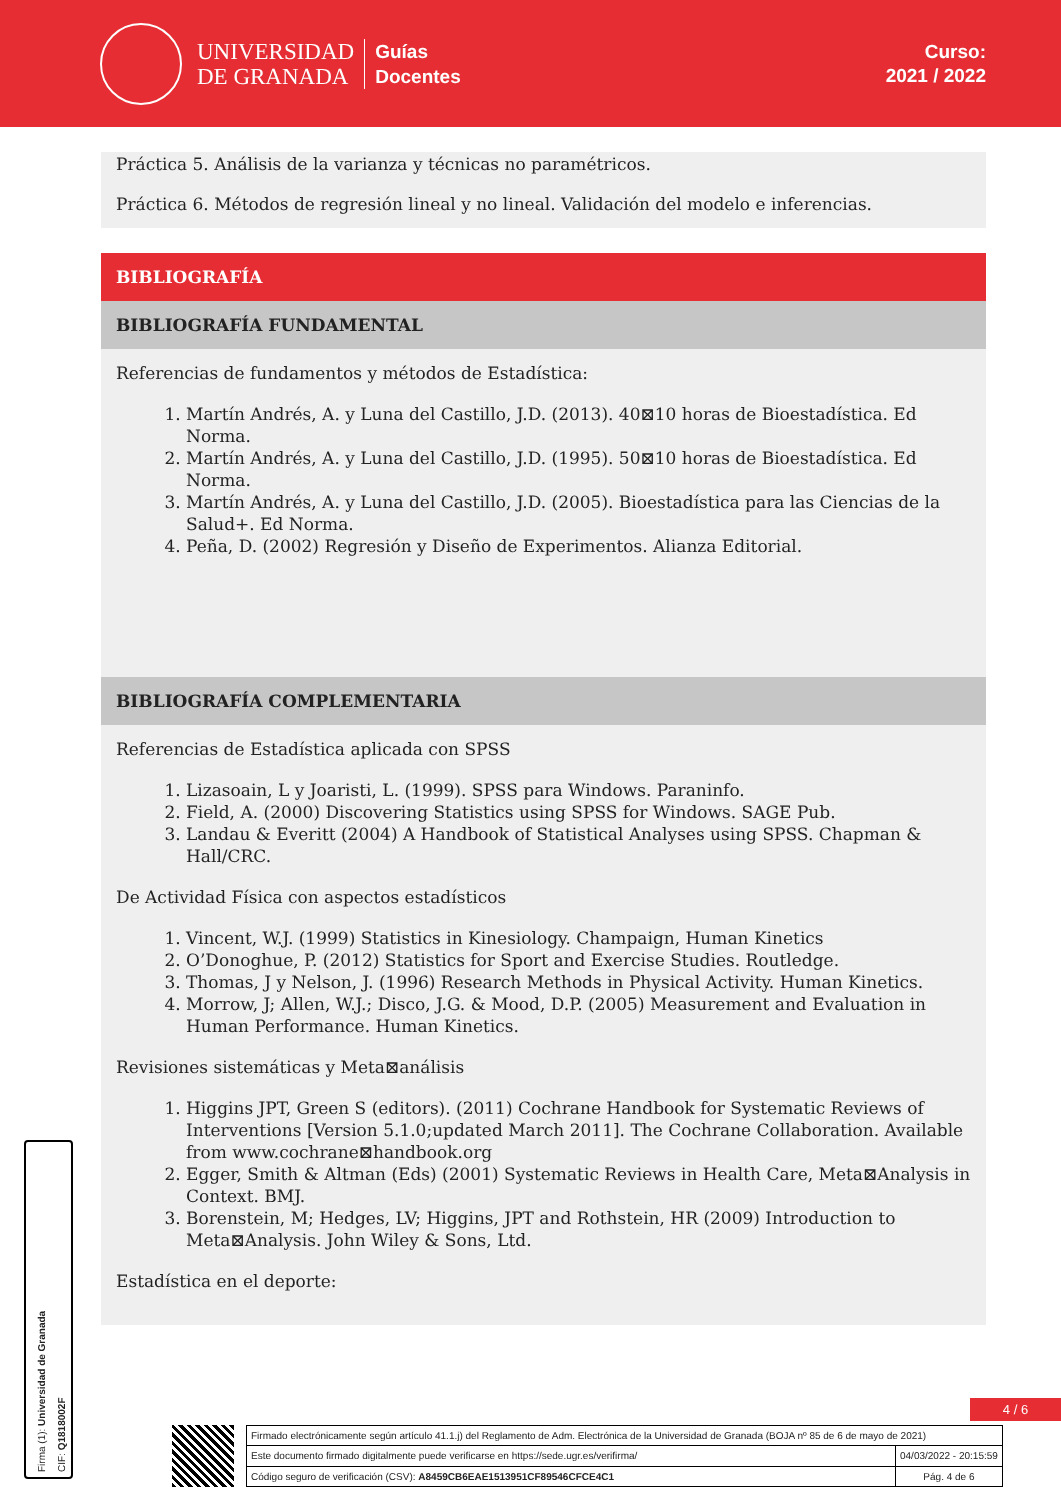UNIVERSIDAD
DE GRANADA
Guías
Docentes
Curso:
2021 / 2022
Práctica 5. Análisis de la varianza y técnicas no paramétricos.
Práctica 6. Métodos de regresión lineal y no lineal. Validación del modelo e inferencias.
BIBLIOGRAFÍA
BIBLIOGRAFÍA FUNDAMENTAL
Referencias de fundamentos y métodos de Estadística:
1. Martín Andrés, A. y Luna del Castillo, J.D. (2013). 40⊠10 horas de Bioestadística. Ed Norma.
2. Martín Andrés, A. y Luna del Castillo, J.D. (1995). 50⊠10 horas de Bioestadística. Ed Norma.
3. Martín Andrés, A. y Luna del Castillo, J.D. (2005). Bioestadística para las Ciencias de la Salud+. Ed Norma.
4. Peña, D. (2002) Regresión y Diseño de Experimentos. Alianza Editorial.
BIBLIOGRAFÍA COMPLEMENTARIA
Referencias de Estadística aplicada con SPSS
1. Lizasoain, L y Joaristi, L. (1999). SPSS para Windows. Paraninfo.
2. Field, A. (2000) Discovering Statistics using SPSS for Windows. SAGE Pub.
3. Landau & Everitt (2004) A Handbook of Statistical Analyses using SPSS. Chapman & Hall/CRC.
De Actividad Física con aspectos estadísticos
1. Vincent, W.J. (1999) Statistics in Kinesiology. Champaign, Human Kinetics
2. O’Donoghue, P. (2012) Statistics for Sport and Exercise Studies. Routledge.
3. Thomas, J y Nelson, J. (1996) Research Methods in Physical Activity. Human Kinetics.
4. Morrow, J; Allen, W.J.; Disco, J.G. & Mood, D.P. (2005) Measurement and Evaluation in Human Performance. Human Kinetics.
Revisiones sistemáticas y Meta⊠análisis
1. Higgins JPT, Green S (editors). (2011) Cochrane Handbook for Systematic Reviews of Interventions [Version 5.1.0;updated March 2011]. The Cochrane Collaboration. Available from www.cochrane⊠handbook.org
2. Egger, Smith & Altman (Eds) (2001) Systematic Reviews in Health Care, Meta⊠Analysis in Context. BMJ.
3. Borenstein, M; Hedges, LV; Higgins, JPT and Rothstein, HR (2009) Introduction to Meta⊠Analysis. John Wiley & Sons, Ltd.
Estadística en el deporte:
Firma (1): Universidad de Granada
CIF: Q1818002F
4 / 6
| Firmado electrónicamente según artículo 41.1.j) del Reglamento de Adm. Electrónica de la Universidad de Granada (BOJA nº 85 de 6 de mayo de 2021) | |
| Este documento firmado digitalmente puede verificarse en https://sede.ugr.es/verifirma/ | 04/03/2022 - 20:15:59 |
| Código seguro de verificación (CSV): A8459CB6EAE1513951CF89546CFCE4C1 | Pág. 4 de 6 |